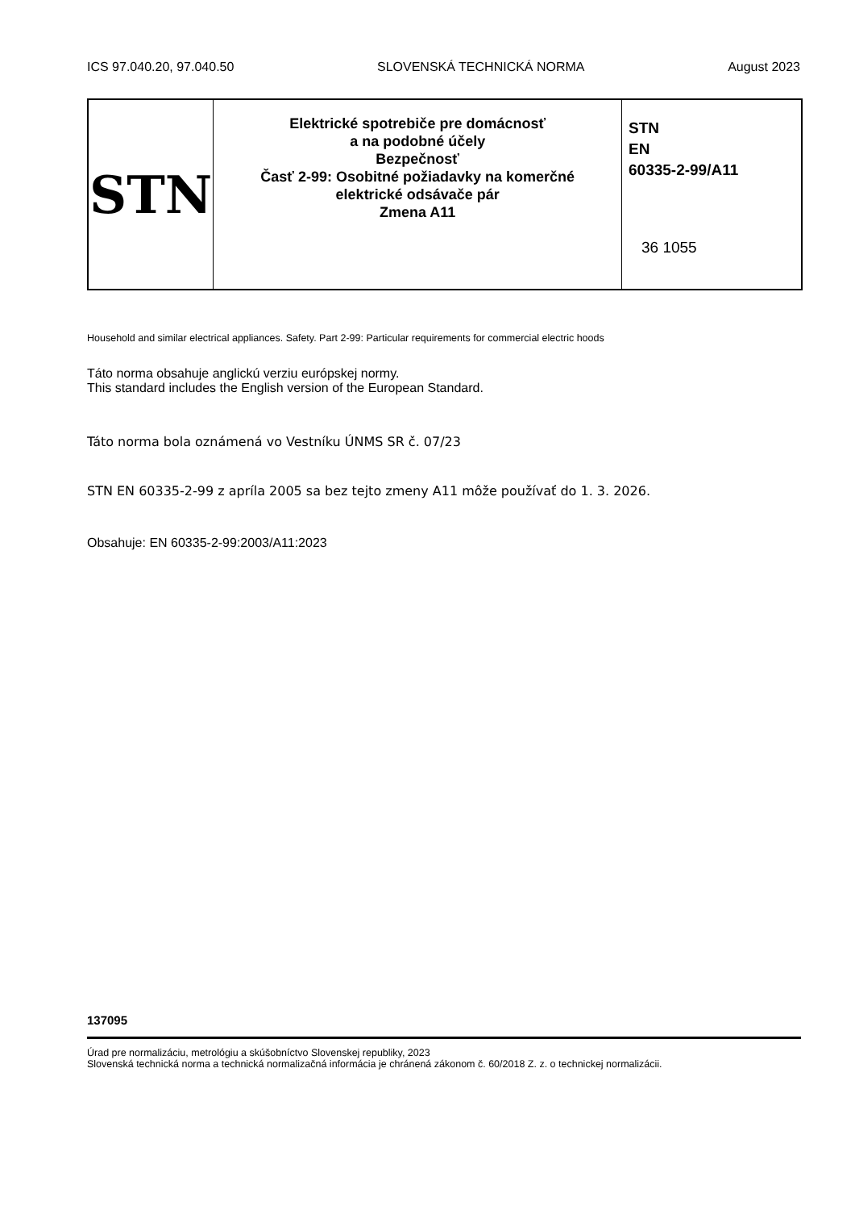ICS 97.040.20, 97.040.50 SLOVENSKÁ TECHNICKÁ NORMA August 2023
| STN | Elektrické spotrebiče pre domácnosť a na podobné účely Bezpečnosť Časť 2-99: Osobitné požiadavky na komerčné elektrické odsávače pár Zmena A11 | STN EN 60335-2-99/A11 36 1055 |
Household and similar electrical appliances. Safety. Part 2-99: Particular requirements for commercial electric hoods
Táto norma obsahuje anglickú verziu európskej normy.
This standard includes the English version of the European Standard.
Táto norma bola oznámená vo Vestníku ÚNMS SR č. 07/23
STN EN 60335-2-99 z apríla 2005 sa bez tejto zmeny A11 môže používať do 1. 3. 2026.
Obsahuje: EN 60335-2-99:2003/A11:2023
137095
Úrad pre normalizáciu, metrológiu a skúšobníctvo Slovenskej republiky, 2023
Slovenská technická norma a technická normalizačná informácia je chránená zákonom č. 60/2018 Z. z. o technickej normalizácii.